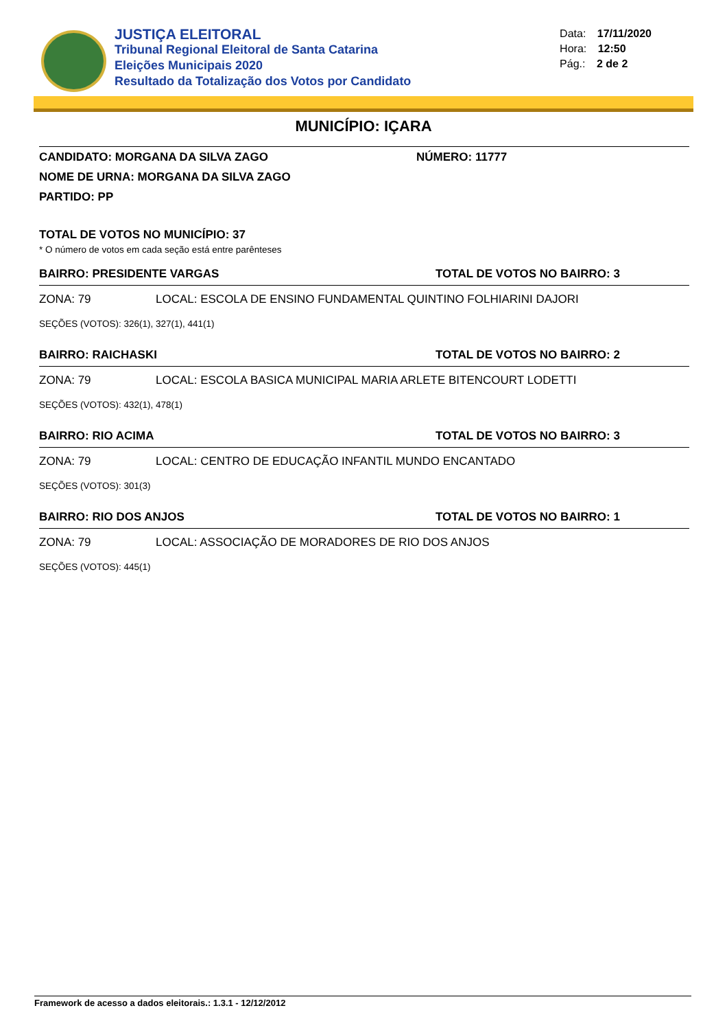JUSTIÇA ELEITORAL
Tribunal Regional Eleitoral de Santa Catarina
Eleições Municipais 2020
Resultado da Totalização dos Votos por Candidato
Data: 17/11/2020
Hora: 12:50
Pág.: 2 de 2
MUNICÍPIO: IÇARA
CANDIDATO: MORGANA DA SILVA ZAGO NÚMERO: 11777
NOME DE URNA: MORGANA DA SILVA ZAGO
PARTIDO: PP
TOTAL DE VOTOS NO MUNICÍPIO: 37
* O número de votos em cada seção está entre parênteses
BAIRRO: PRESIDENTE VARGAS TOTAL DE VOTOS NO BAIRRO: 3
ZONA: 79 LOCAL: ESCOLA DE ENSINO FUNDAMENTAL QUINTINO FOLHIARINI DAJORI
SEÇÕES (VOTOS): 326(1), 327(1), 441(1)
BAIRRO: RAICHASKI TOTAL DE VOTOS NO BAIRRO: 2
ZONA: 79 LOCAL: ESCOLA BASICA MUNICIPAL MARIA ARLETE BITENCOURT LODETTI
SEÇÕES (VOTOS): 432(1), 478(1)
BAIRRO: RIO ACIMA TOTAL DE VOTOS NO BAIRRO: 3
ZONA: 79 LOCAL: CENTRO DE EDUCAÇÃO INFANTIL MUNDO ENCANTADO
SEÇÕES (VOTOS): 301(3)
BAIRRO: RIO DOS ANJOS TOTAL DE VOTOS NO BAIRRO: 1
ZONA: 79 LOCAL: ASSOCIAÇÃO DE MORADORES DE RIO DOS ANJOS
SEÇÕES (VOTOS): 445(1)
Framework de acesso a dados eleitorais.: 1.3.1 - 12/12/2012